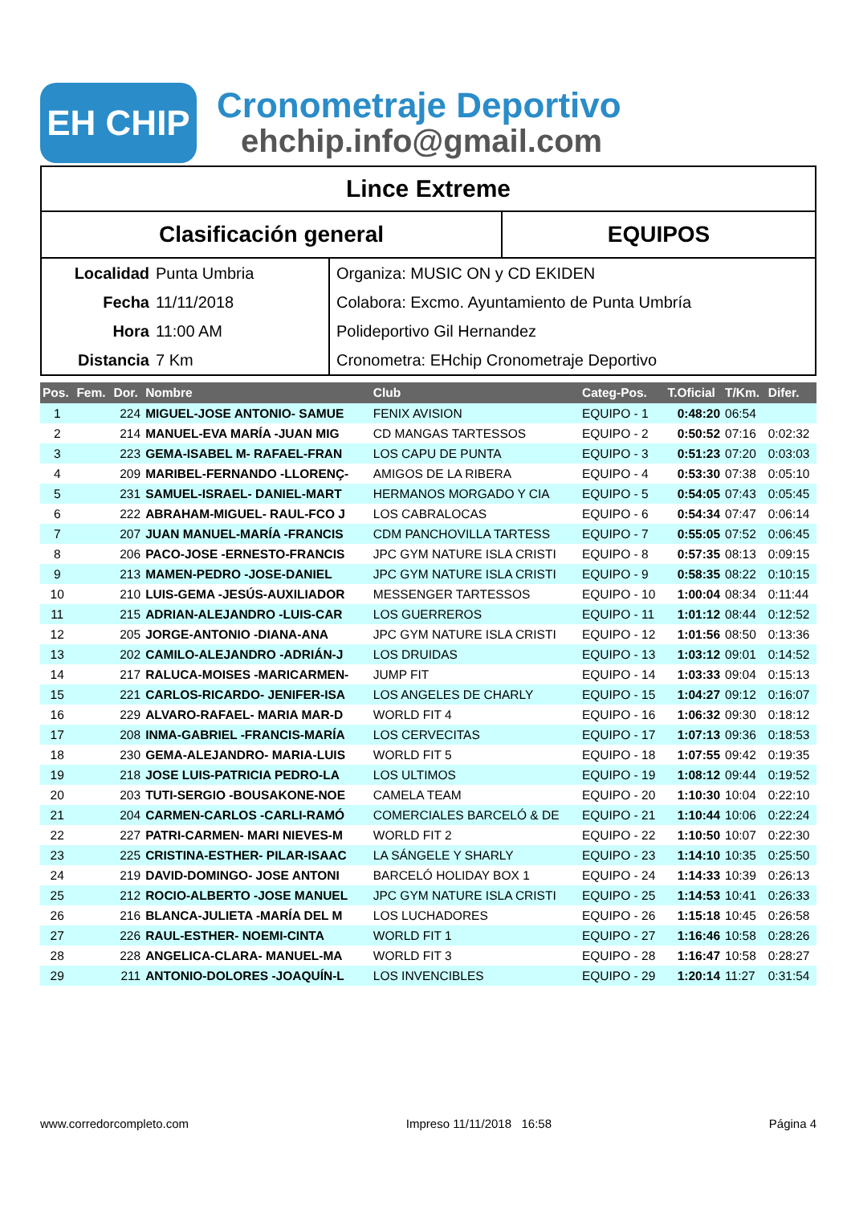EH CHIP
Cronometraje Deportivo
ehchip.info@gmail.com
Lince Extreme
Clasificación general EQUIPOS
Localidad Punta Umbria
Fecha 11/11/2018
Hora 11:00 AM
Distancia 7 Km
Organiza: MUSIC ON y CD EKIDEN
Colabora: Excmo. Ayuntamiento de Punta Umbría
Polideportivo Gil Hernandez
Cronometra: EHchip Cronometraje Deportivo
| Pos. | Fem. | Dor. | Nombre | Club | Categ-Pos. | T.Oficial | T/Km. | Difer. |
| --- | --- | --- | --- | --- | --- | --- | --- | --- |
| 1 | | 224 | MIGUEL-JOSE ANTONIO- SAMUE | FENIX AVISION | EQUIPO - 1 | 0:48:20 | 06:54 | |
| 2 | | 214 | MANUEL-EVA MARÍA -JUAN MIG | CD MANGAS TARTESSOS | EQUIPO - 2 | 0:50:52 | 07:16 | 0:02:32 |
| 3 | | 223 | GEMA-ISABEL M- RAFAEL-FRAN | LOS CAPU DE PUNTA | EQUIPO - 3 | 0:51:23 | 07:20 | 0:03:03 |
| 4 | | 209 | MARIBEL-FERNANDO -LLORENÇ- | AMIGOS DE LA RIBERA | EQUIPO - 4 | 0:53:30 | 07:38 | 0:05:10 |
| 5 | | 231 | SAMUEL-ISRAEL- DANIEL-MART | HERMANOS MORGADO Y CIA | EQUIPO - 5 | 0:54:05 | 07:43 | 0:05:45 |
| 6 | | 222 | ABRAHAM-MIGUEL- RAUL-FCO J | LOS CABRALOCAS | EQUIPO - 6 | 0:54:34 | 07:47 | 0:06:14 |
| 7 | | 207 | JUAN MANUEL-MARÍA -FRANCIS | CDM PANCHOVILLA TARTESS | EQUIPO - 7 | 0:55:05 | 07:52 | 0:06:45 |
| 8 | | 206 | PACO-JOSE -ERNESTO-FRANCIS | JPC GYM NATURE ISLA CRISTI | EQUIPO - 8 | 0:57:35 | 08:13 | 0:09:15 |
| 9 | | 213 | MAMEN-PEDRO -JOSE-DANIEL | JPC GYM NATURE ISLA CRISTI | EQUIPO - 9 | 0:58:35 | 08:22 | 0:10:15 |
| 10 | | 210 | LUIS-GEMA -JESÚS-AUXILIADOR | MESSENGER TARTESSOS | EQUIPO - 10 | 1:00:04 | 08:34 | 0:11:44 |
| 11 | | 215 | ADRIAN-ALEJANDRO -LUIS-CAR | LOS GUERREROS | EQUIPO - 11 | 1:01:12 | 08:44 | 0:12:52 |
| 12 | | 205 | JORGE-ANTONIO -DIANA-ANA | JPC GYM NATURE ISLA CRISTI | EQUIPO - 12 | 1:01:56 | 08:50 | 0:13:36 |
| 13 | | 202 | CAMILO-ALEJANDRO -ADRIÁN-J | LOS DRUIDAS | EQUIPO - 13 | 1:03:12 | 09:01 | 0:14:52 |
| 14 | | 217 | RALUCA-MOISES -MARICARMEN- | JUMP FIT | EQUIPO - 14 | 1:03:33 | 09:04 | 0:15:13 |
| 15 | | 221 | CARLOS-RICARDO- JENIFER-ISA | LOS ANGELES DE CHARLY | EQUIPO - 15 | 1:04:27 | 09:12 | 0:16:07 |
| 16 | | 229 | ALVARO-RAFAEL- MARIA MAR-D | WORLD FIT 4 | EQUIPO - 16 | 1:06:32 | 09:30 | 0:18:12 |
| 17 | | 208 | INMA-GABRIEL -FRANCIS-MARÍA | LOS CERVECITAS | EQUIPO - 17 | 1:07:13 | 09:36 | 0:18:53 |
| 18 | | 230 | GEMA-ALEJANDRO- MARIA-LUIS | WORLD FIT 5 | EQUIPO - 18 | 1:07:55 | 09:42 | 0:19:35 |
| 19 | | 218 | JOSE LUIS-PATRICIA PEDRO-LA | LOS ULTIMOS | EQUIPO - 19 | 1:08:12 | 09:44 | 0:19:52 |
| 20 | | 203 | TUTI-SERGIO -BOUSAKONE-NOE | CAMELA TEAM | EQUIPO - 20 | 1:10:30 | 10:04 | 0:22:10 |
| 21 | | 204 | CARMEN-CARLOS -CARLI-RAMÓ | COMERCIALES BARCELÓ & DE | EQUIPO - 21 | 1:10:44 | 10:06 | 0:22:24 |
| 22 | | 227 | PATRI-CARMEN- MARI NIEVES-M | WORLD FIT 2 | EQUIPO - 22 | 1:10:50 | 10:07 | 0:22:30 |
| 23 | | 225 | CRISTINA-ESTHER- PILAR-ISAAC | LA SÁNGELE Y SHARLY | EQUIPO - 23 | 1:14:10 | 10:35 | 0:25:50 |
| 24 | | 219 | DAVID-DOMINGO- JOSE ANTONI | BARCELÓ HOLIDAY BOX 1 | EQUIPO - 24 | 1:14:33 | 10:39 | 0:26:13 |
| 25 | | 212 | ROCIO-ALBERTO -JOSE MANUEL | JPC GYM NATURE ISLA CRISTI | EQUIPO - 25 | 1:14:53 | 10:41 | 0:26:33 |
| 26 | | 216 | BLANCA-JULIETA -MARÍA DEL M | LOS LUCHADORES | EQUIPO - 26 | 1:15:18 | 10:45 | 0:26:58 |
| 27 | | 226 | RAUL-ESTHER- NOEMI-CINTA | WORLD FIT 1 | EQUIPO - 27 | 1:16:46 | 10:58 | 0:28:26 |
| 28 | | 228 | ANGELICA-CLARA- MANUEL-MA | WORLD FIT 3 | EQUIPO - 28 | 1:16:47 | 10:58 | 0:28:27 |
| 29 | | 211 | ANTONIO-DOLORES -JOAQUÍN-L | LOS INVENCIBLES | EQUIPO - 29 | 1:20:14 | 11:27 | 0:31:54 |
www.corredorcompleto.com Impreso 11/11/2018 16:58 Página 4